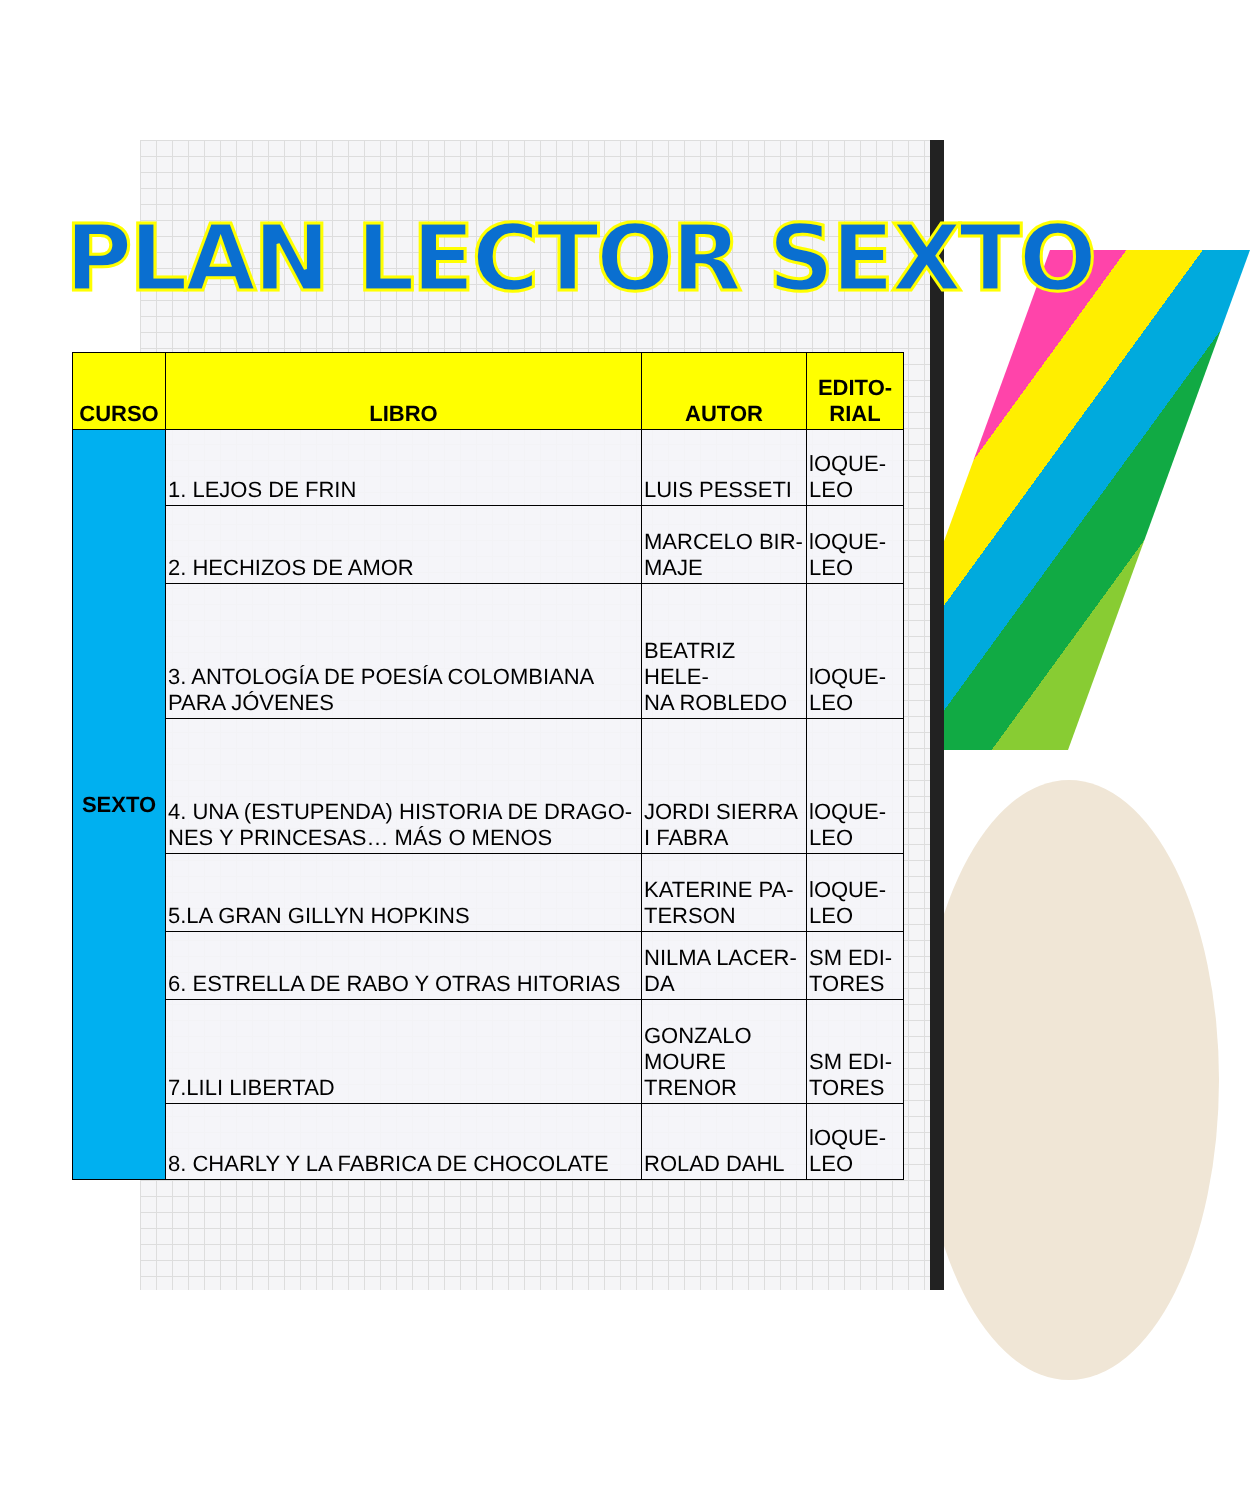PLAN LECTOR SEXTO
| CURSO | LIBRO | AUTOR | EDITO- RIAL |
| --- | --- | --- | --- |
| SEXTO | 1. LEJOS DE FRIN | LUIS PESSETI | lOQUE- LEO |
| | 2. HECHIZOS DE AMOR | MARCELO BIR- MAJE | lOQUE- LEO |
| | 3. ANTOLOGÍA DE POESÍA COLOMBIANA PARA JÓVENES | BEATRIZ HELE- NA ROBLEDO | lOQUE- LEO |
| | 4. UNA (ESTUPENDA) HISTORIA DE DRAGO-NES Y PRINCESAS… MÁS O MENOS | JORDI SIERRA I FABRA | lOQUE- LEO |
| | 5.LA GRAN GILLYN HOPKINS | KATERINE PA- TERSON | lOQUE- LEO |
| | 6. ESTRELLA DE RABO Y OTRAS HITORIAS | NILMA LACER- DA | SM EDI- TORES |
| | 7.LILI LIBERTAD | GONZALO MOURE TRENOR | SM EDI- TORES |
| | 8. CHARLY Y LA FABRICA DE CHOCOLATE | ROLAD DAHL | lOQUE- LEO |